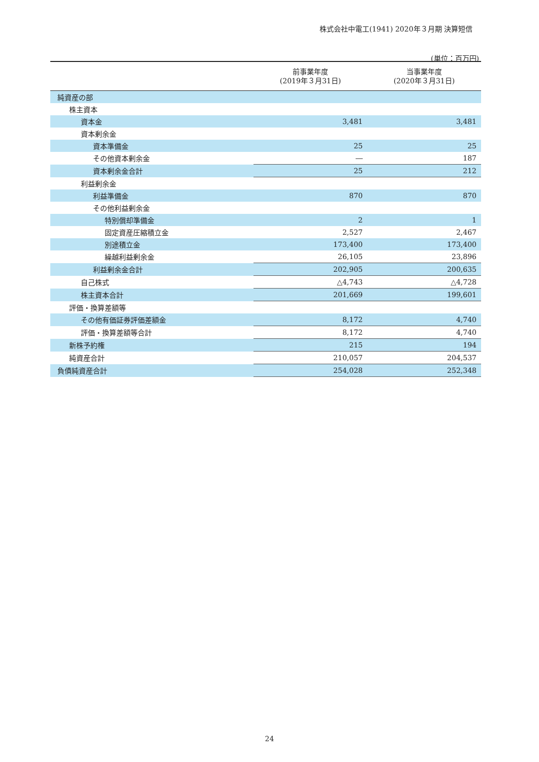株式会社中電工(1941) 2020年３月期 決算短信
(単位：百万円)
| | 前事業年度 (2019年３月31日) | 当事業年度 (2020年３月31日) |
| --- | --- | --- |
| 純資産の部 | | |
| 株主資本 | | |
| 資本金 | 3,481 | 3,481 |
| 資本剰余金 | | |
| 資本準備金 | 25 | 25 |
| その他資本剰余金 | ― | 187 |
| 資本剰余金合計 | 25 | 212 |
| 利益剰余金 | | |
| 利益準備金 | 870 | 870 |
| その他利益剰余金 | | |
| 特別償却準備金 | 2 | 1 |
| 固定資産圧縮積立金 | 2,527 | 2,467 |
| 別途積立金 | 173,400 | 173,400 |
| 繰越利益剰余金 | 26,105 | 23,896 |
| 利益剰余金合計 | 202,905 | 200,635 |
| 自己株式 | △4,743 | △4,728 |
| 株主資本合計 | 201,669 | 199,601 |
| 評価・換算差額等 | | |
| その他有価証券評価差額金 | 8,172 | 4,740 |
| 評価・換算差額等合計 | 8,172 | 4,740 |
| 新株予約権 | 215 | 194 |
| 純資産合計 | 210,057 | 204,537 |
| 負債純資産合計 | 254,028 | 252,348 |
24